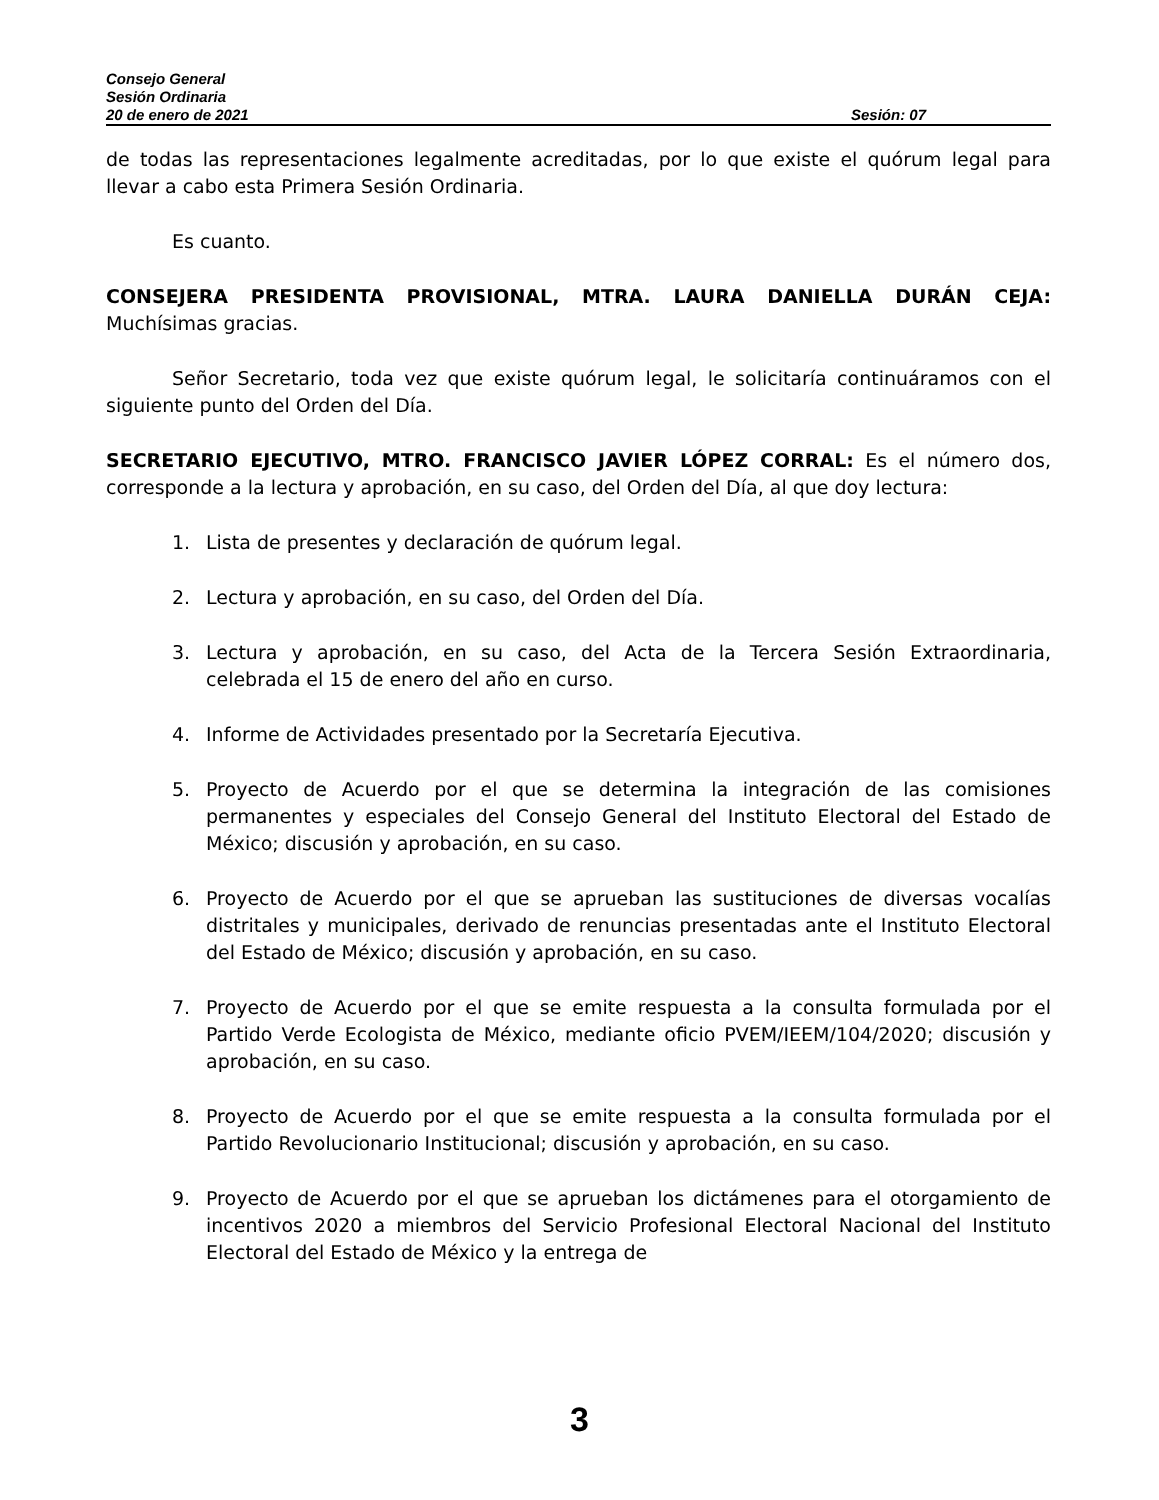Consejo General
Sesión Ordinaria
20 de enero de 2021 Sesión: 07
de todas las representaciones legalmente acreditadas, por lo que existe el quórum legal para llevar a cabo esta Primera Sesión Ordinaria.
Es cuanto.
CONSEJERA PRESIDENTA PROVISIONAL, MTRA. LAURA DANIELLA DURÁN CEJA: Muchísimas gracias.
Señor Secretario, toda vez que existe quórum legal, le solicitaría continuáramos con el siguiente punto del Orden del Día.
SECRETARIO EJECUTIVO, MTRO. FRANCISCO JAVIER LÓPEZ CORRAL: Es el número dos, corresponde a la lectura y aprobación, en su caso, del Orden del Día, al que doy lectura:
1. Lista de presentes y declaración de quórum legal.
2. Lectura y aprobación, en su caso, del Orden del Día.
3. Lectura y aprobación, en su caso, del Acta de la Tercera Sesión Extraordinaria, celebrada el 15 de enero del año en curso.
4. Informe de Actividades presentado por la Secretaría Ejecutiva.
5. Proyecto de Acuerdo por el que se determina la integración de las comisiones permanentes y especiales del Consejo General del Instituto Electoral del Estado de México; discusión y aprobación, en su caso.
6. Proyecto de Acuerdo por el que se aprueban las sustituciones de diversas vocalías distritales y municipales, derivado de renuncias presentadas ante el Instituto Electoral del Estado de México; discusión y aprobación, en su caso.
7. Proyecto de Acuerdo por el que se emite respuesta a la consulta formulada por el Partido Verde Ecologista de México, mediante oficio PVEM/IEEM/104/2020; discusión y aprobación, en su caso.
8. Proyecto de Acuerdo por el que se emite respuesta a la consulta formulada por el Partido Revolucionario Institucional; discusión y aprobación, en su caso.
9. Proyecto de Acuerdo por el que se aprueban los dictámenes para el otorgamiento de incentivos 2020 a miembros del Servicio Profesional Electoral Nacional del Instituto Electoral del Estado de México y la entrega de
3